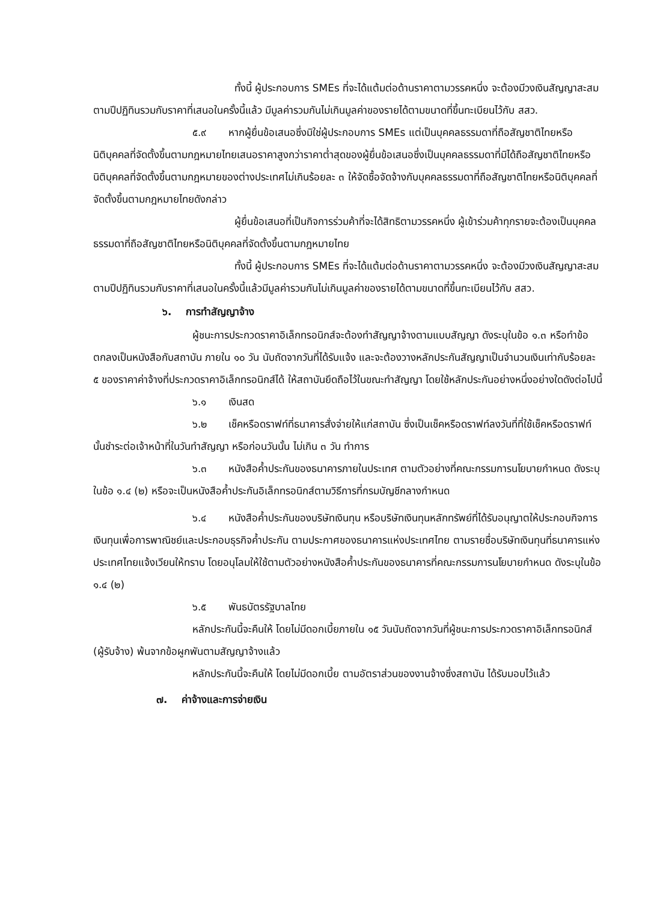ทั้งนี้ ผู้ประกอบการ SMEs ที่จะได้แต้มต่อด้านราคาตามวรรคหนึ่ง จะต้องมีวงเงินสัญญาสะสมตามปีปฏิทินรวมกับราคาที่เสนอในครั้งนี้แล้ว มีมูลค่ารวมกันไม่เกินมูลค่าของรายได้ตามขนาดที่ขึ้นทะเบียนไว้กับ สสว.
๕.๙ หากผู้ยื่นข้อเสนอซึ่งมิใช่ผู้ประกอบการ SMEs แต่เป็นบุคคลธรรมดาที่ถือสัญชาติไทยหรือนิติบุคคลที่จัดตั้งขึ้นตามกฎหมายไทยเสนอราคาสูงกว่าราคาต่ำสุดของผู้ยื่นข้อเสนอซึ่งเป็นบุคคลธรรมดาที่มิได้ถือสัญชาติไทยหรือนิติบุคคลที่จัดตั้งขึ้นตามกฎหมายของต่างประเทศไม่เกินร้อยละ ๓ ให้จัดซื้อจัดจ้างกับบุคคลธรรมดาที่ถือสัญชาติไทยหรือนิติบุคคลที่จัดตั้งขึ้นตามกฎหมายไทยดังกล่าว
ผู้ยื่นข้อเสนอที่เป็นกิจการร่วมค้าที่จะได้สิทธิตามวรรคหนึ่ง ผู้เข้าร่วมค้าทุกรายจะต้องเป็นบุคคลธรรมดาที่ถือสัญชาติไทยหรือนิติบุคคลที่จัดตั้งขึ้นตามกฎหมายไทย
ทั้งนี้ ผู้ประกอบการ SMEs ที่จะได้แต้มต่อด้านราคาตามวรรคหนึ่ง จะต้องมีวงเงินสัญญาสะสมตามปีปฏิทินรวมกับราคาที่เสนอในครั้งนี้แล้วมีมูลค่ารวมกันไม่เกินมูลค่าของรายได้ตามขนาดที่ขึ้นทะเบียนไว้กับ สสว.
๖. การทำสัญญาจ้าง
ผู้ชนะการประกวดราคาอิเล็กทรอนิกส์จะต้องทำสัญญาจ้างตามแบบสัญญา ดังระบุในข้อ ๑.๓ หรือทำข้อตกลงเป็นหนังสือกับสถาบัน ภายใน ๑๐ วัน นับถัดจากวันที่ได้รับแจ้ง และจะต้องวางหลักประกันสัญญาเป็นจำนวนเงินเท่ากับร้อยละ ๕ ของราคาค่าจ้างที่ประกวดราคาอิเล็กทรอนิกส์ได้ ให้สถาบันยึดถือไว้ในขณะทำสัญญา โดยใช้หลักประกันอย่างหนึ่งอย่างใดดังต่อไปนี้
๖.๑ เงินสด
๖.๒ เช็คหรือดราฟท์ที่ธนาคารสั่งจ่ายให้แก่สถาบัน ซึ่งเป็นเช็คหรือดราฟท์ลงวันที่ที่ใช้เช็คหรือดราฟท์นั้นชำระต่อเจ้าหน้าที่ในวันทำสัญญา หรือก่อนวันนั้น ไม่เกิน ๓ วัน ทำการ
๖.๓ หนังสือค้ำประกันของธนาคารภายในประเทศ ตามตัวอย่างที่คณะกรรมการนโยบายกำหนด ดังระบุในข้อ ๑.๔ (๒) หรือจะเป็นหนังสือค้ำประกันอิเล็กทรอนิกส์ตามวิธีการที่กรมบัญชีกลางกำหนด
๖.๔ หนังสือค้ำประกันของบริษัทเงินทุน หรือบริษัทเงินทุนหลักทรัพย์ที่ได้รับอนุญาตให้ประกอบกิจการเงินทุนเพื่อการพาณิชย์และประกอบธุรกิจค้ำประกัน ตามประกาศของธนาคารแห่งประเทศไทย ตามรายชื่อบริษัทเงินทุนที่ธนาคารแห่งประเทศไทยแจ้งเวียนให้ทราบ โดยอนุโลมให้ใช้ตามตัวอย่างหนังสือค้ำประกันของธนาคารที่คณะกรรมการนโยบายกำหนด ดังระบุในข้อ ๑.๔ (๒)
๖.๕ พันธบัตรรัฐบาลไทย
หลักประกันนี้จะคืนให้ โดยไม่มีดอกเบี้ยภายใน ๑๕ วันนับถัดจากวันที่ผู้ชนะการประกวดราคาอิเล็กทรอนิกส์ (ผู้รับจ้าง) พ้นจากข้อผูกพันตามสัญญาจ้างแล้ว
หลักประกันนี้จะคืนให้ โดยไม่มีดอกเบี้ย ตามอัตราส่วนของงานจ้างซึ่งสถาบัน ได้รับมอบไว้แล้ว
๗. ค่าจ้างและการจ่ายเงิน